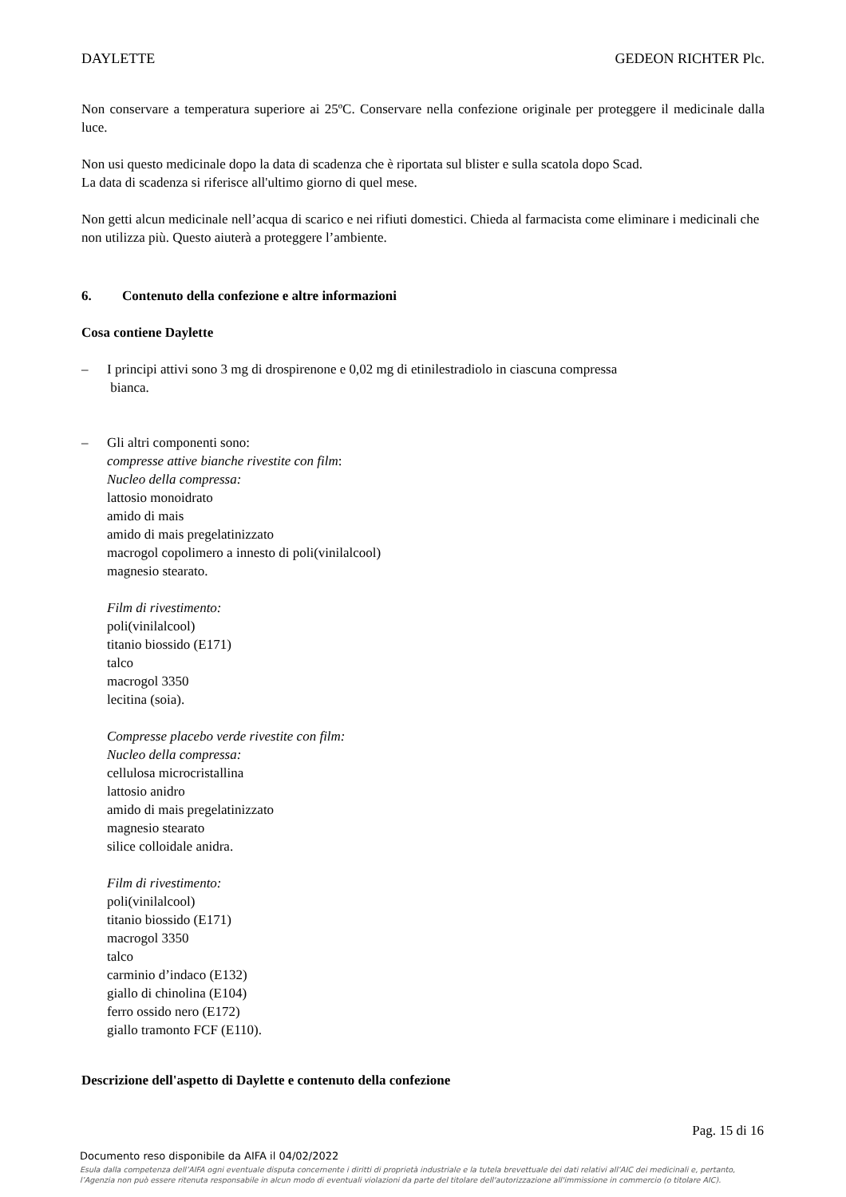DAYLETTE GEDEON RICHTER Plc.
Non conservare a temperatura superiore ai 25ºC. Conservare nella confezione originale per proteggere il medicinale dalla luce.
Non usi questo medicinale dopo la data di scadenza che è riportata sul blister e sulla scatola dopo Scad.
La data di scadenza si riferisce all'ultimo giorno di quel mese.
Non getti alcun medicinale nell’acqua di scarico e nei rifiuti domestici. Chieda al farmacista come eliminare i medicinali che non utilizza più. Questo aiuterà a proteggere l’ambiente.
6. Contenuto della confezione e altre informazioni
Cosa contiene Daylette
– I principi attivi sono 3 mg di drospirenone e 0,02 mg di etinilestradiolo in ciascuna compressa
bianca.
– Gli altri componenti sono:
compresse attive bianche rivestite con film:
Nucleo della compressa:
lattosio monoidrato
amido di mais
amido di mais pregelatinizzato
macrogol copolimero a innesto di poli(vinilalcool)
magnesio stearato.
Film di rivestimento:
poli(vinilalcool)
titanio biossido (E171)
talco
macrogol 3350
lecitina (soia).
Compresse placebo verde rivestite con film:
Nucleo della compressa:
cellulosa microcristallina
lattosio anidro
amido di mais pregelatinizzato
magnesio stearato
silice colloidale anidra.
Film di rivestimento:
poli(vinilalcool)
titanio biossido (E171)
macrogol 3350
talco
carminio d’indaco (E132)
giallo di chinolina (E104)
ferro ossido nero (E172)
giallo tramonto FCF (E110).
Descrizione dell'aspetto di Daylette e contenuto della confezione
Pag. 15 di 16
Documento reso disponibile da AIFA il 04/02/2022
Esula dalla competenza dell’AIFA ogni eventuale disputa concernente i diritti di proprietà industriale e la tutela brevettuale dei dati relativi all’AIC dei medicinali e, pertanto, l’Agenzia non può essere ritenuta responsabile in alcun modo di eventuali violazioni da parte del titolare dell'autorizzazione all'immissione in commercio (o titolare AIC).